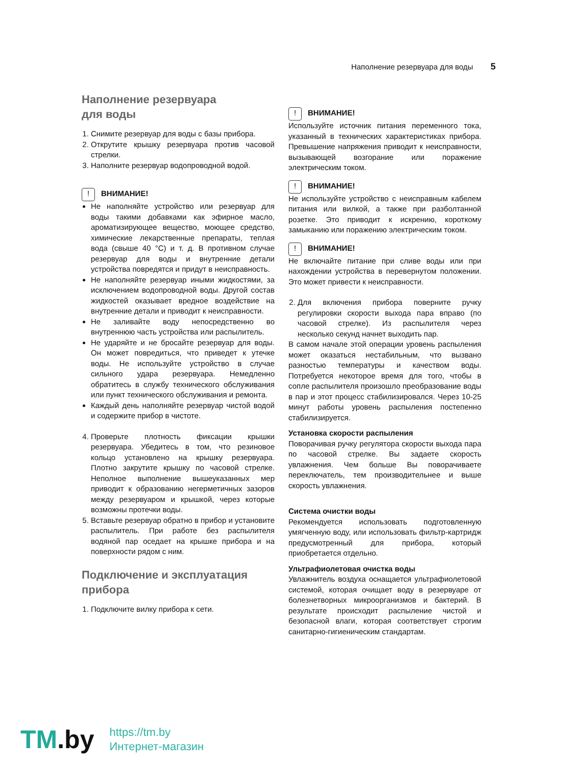Наполнение резервуара для воды 5
Наполнение резервуара
для воды
1. Снимите резервуар для воды с базы прибора.
2. Открутите крышку резервуара против часовой стрелки.
3. Наполните резервуар водопроводной водой.
! ВНИМАНИЕ!
Не наполняйте устройство или резервуар для воды такими добавками как эфирное масло, ароматизирующее вещество, моющее средство, химические лекарственные препараты, теплая вода (свыше 40 °С) и т. д. В противном случае резервуар для воды и внутренние детали устройства повредятся и придут в неисправность.
Не наполняйте резервуар иными жидкостями, за исключением водопроводной воды. Другой состав жидкостей оказывает вредное воздействие на внутренние детали и приводит к неисправности.
Не заливайте воду непосредственно во внутреннюю часть устройства или распылитель.
Не ударяйте и не бросайте резервуар для воды. Он может повредиться, что приведет к утечке воды. Не используйте устройство в случае сильного удара резервуара. Немедленно обратитесь в службу технического обслуживания или пункт технического обслуживания и ремонта.
Каждый день наполняйте резервуар чистой водой и содержите прибор в чистоте.
4. Проверьте плотность фиксации крышки резервуара. Убедитесь в том, что резиновое кольцо установлено на крышку резервуара. Плотно закрутите крышку по часовой стрелке. Неполное выполнение вышеуказанных мер приводит к образованию негерметичных зазоров между резервуаром и крышкой, через которые возможны протечки воды.
5. Вставьте резервуар обратно в прибор и установите распылитель. При работе без распылителя водяной пар оседает на крышке прибора и на поверхности рядом с ним.
Подключение и эксплуатация прибора
1. Подключите вилку прибора к сети.
! ВНИМАНИЕ!
Используйте источник питания переменного тока, указанный в технических характеристиках прибора. Превышение напряжения приводит к неисправности, вызывающей возгорание или поражение электрическим током.
! ВНИМАНИЕ!
Не используйте устройство с неисправным кабелем питания или вилкой, а также при разболтанной розетке. Это приводит к искрению, короткому замыканию или поражению электрическим током.
! ВНИМАНИЕ!
Не включайте питание при сливе воды или при нахождении устройства в перевернутом положении. Это может привести к неисправности.
2. Для включения прибора поверните ручку регулировки скорости выхода пара вправо (по часовой стрелке). Из распылителя через несколько секунд начнет выходить пар.
В самом начале этой операции уровень распыления может оказаться нестабильным, что вызвано разностью температуры и качеством воды. Потребуется некоторое время для того, чтобы в сопле распылителя произошло преобразование воды в пар и этот процесс стабилизировался. Через 10-25 минут работы уровень распыления постепенно стабилизируется.
Установка скорости распыления
Поворачивая ручку регулятора скорости выхода пара по часовой стрелке. Вы задаете скорость увлажнения. Чем больше Вы поворачиваете переключатель, тем производительнее и выше скорость увлажнения.
Система очистки воды
Рекомендуется использовать подготовленную умягченную воду, или использовать фильтр-картридж предусмотренный для прибора, который приобретается отдельно.
Ультрафиолетовая очистка воды
Увлажнитель воздуха оснащается ультрафиолетовой системой, которая очищает воду в резервуаре от болезнетворных микроорганизмов и бактерий. В результате происходит распыление чистой и безопасной влаги, которая соответствует строгим санитарно-гигиеническим стандартам.
TM.by
https://tm.by
Интернет-магазин